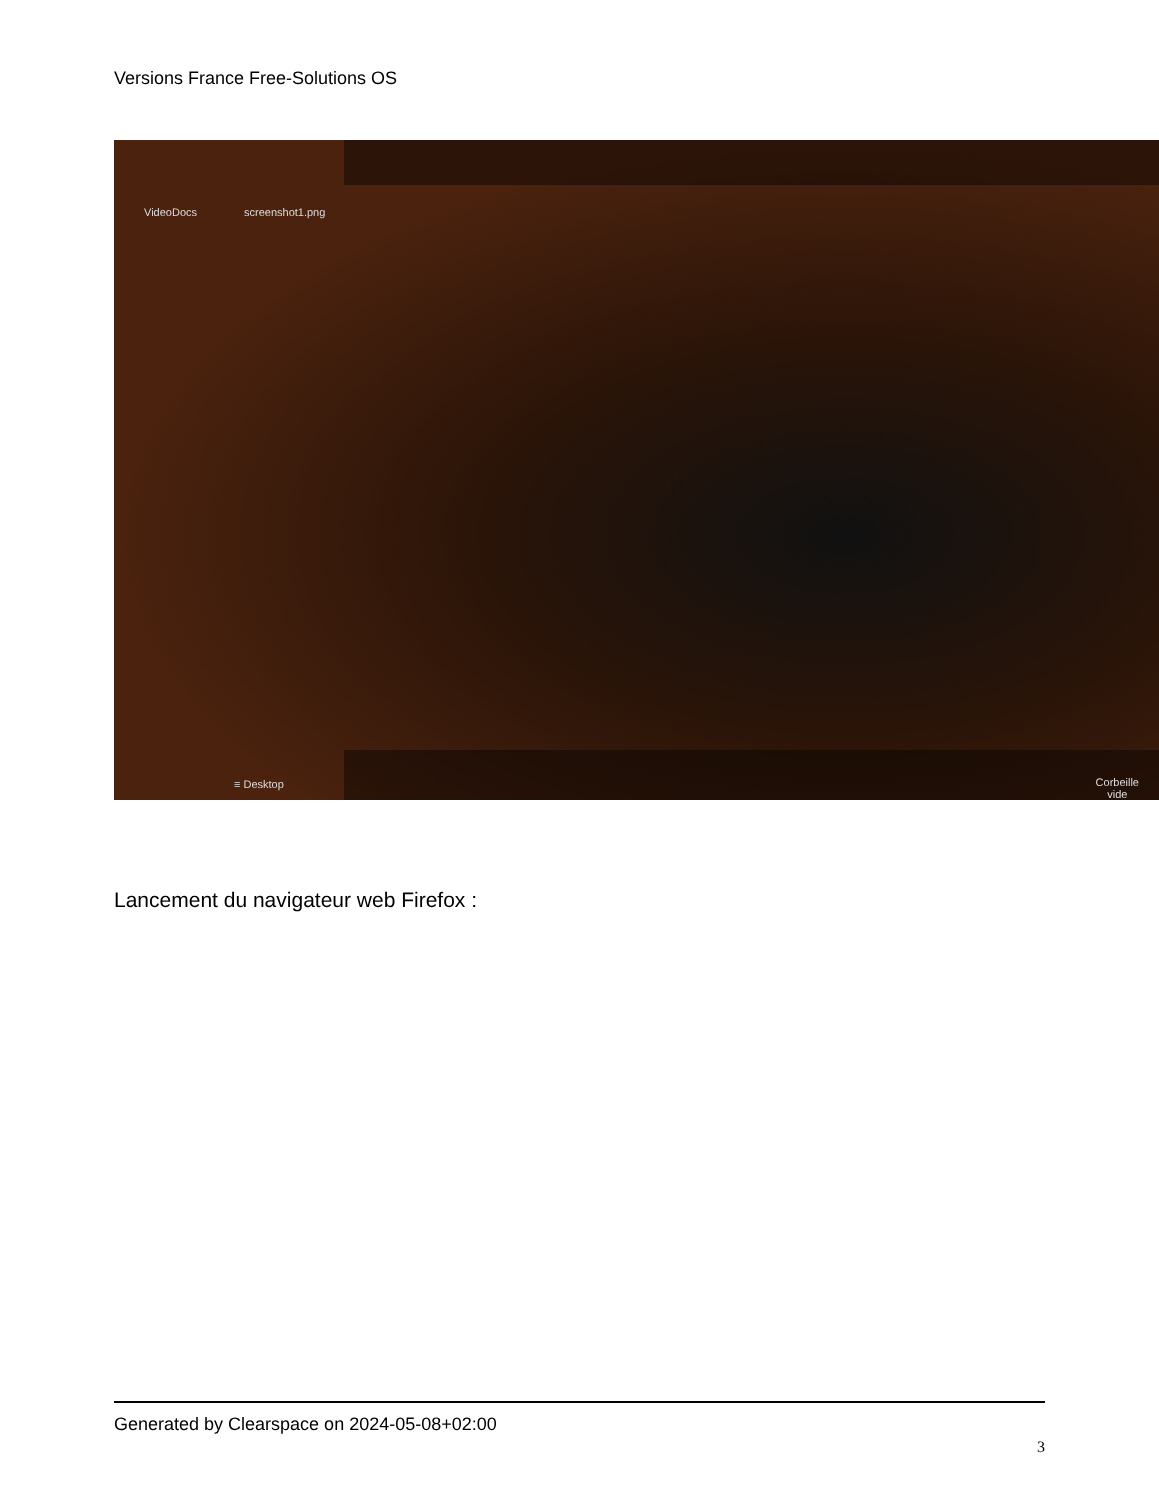Versions France Free-Solutions OS
VideoDocs screenshot1.png
≡ Desktop
Corbeille
vide
Lancement du navigateur web Firefox :
Generated by Clearspace on 2024-05-08+02:00
3